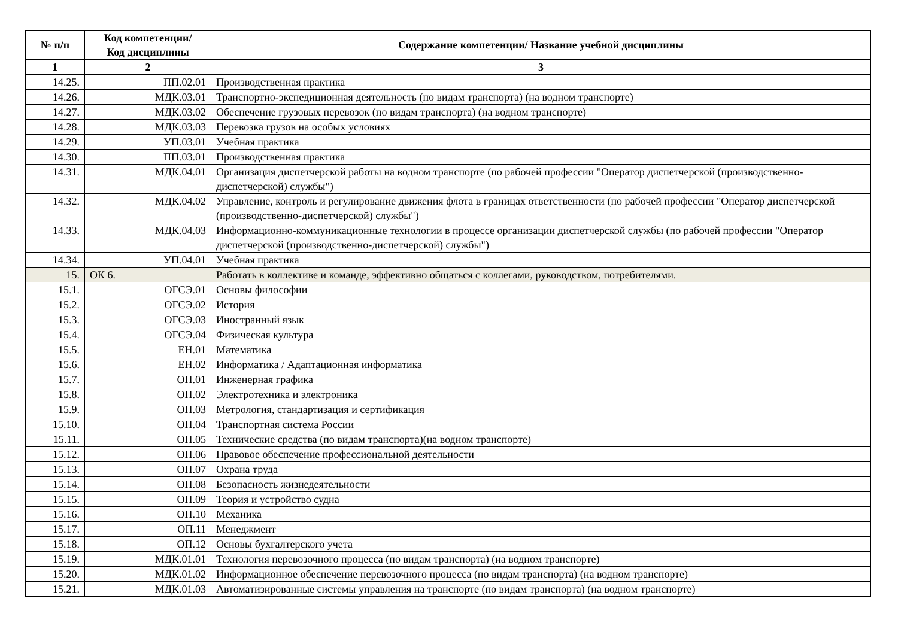| № п/п | Код компетенции/ Код дисциплины | Содержание компетенции/ Название учебной дисциплины |
| --- | --- | --- |
| 1 | 2 | 3 |
| 14.25. | ПП.02.01 | Производственная практика |
| 14.26. | МДК.03.01 | Транспортно-экспедиционная деятельность (по видам транспорта) (на водном транспорте) |
| 14.27. | МДК.03.02 | Обеспечение грузовых перевозок (по видам транспорта) (на водном транспорте) |
| 14.28. | МДК.03.03 | Перевозка грузов на особых условиях |
| 14.29. | УП.03.01 | Учебная практика |
| 14.30. | ПП.03.01 | Производственная практика |
| 14.31. | МДК.04.01 | Организация диспетчерской работы на водном транспорте (по рабочей профессии "Оператор диспетчерской (производственно-диспетчерской) службы") |
| 14.32. | МДК.04.02 | Управление, контроль и регулирование движения флота в границах ответственности (по рабочей профессии "Оператор диспетчерской (производственно-диспетчерской) службы") |
| 14.33. | МДК.04.03 | Информационно-коммуникационные технологии в процессе организации диспетчерской службы (по рабочей профессии "Оператор диспетчерской (производственно-диспетчерской) службы") |
| 14.34. | УП.04.01 | Учебная практика |
| 15. | ОК 6. | Работать в коллективе и команде, эффективно общаться с коллегами, руководством, потребителями. |
| 15.1. | ОГСЭ.01 | Основы философии |
| 15.2. | ОГСЭ.02 | История |
| 15.3. | ОГСЭ.03 | Иностранный язык |
| 15.4. | ОГСЭ.04 | Физическая культура |
| 15.5. | ЕН.01 | Математика |
| 15.6. | ЕН.02 | Информатика / Адаптационная информатика |
| 15.7. | ОП.01 | Инженерная графика |
| 15.8. | ОП.02 | Электротехника и электроника |
| 15.9. | ОП.03 | Метрология, стандартизация и сертификация |
| 15.10. | ОП.04 | Транспортная система России |
| 15.11. | ОП.05 | Технические средства (по видам транспорта)(на водном транспорте) |
| 15.12. | ОП.06 | Правовое обеспечение профессиональной деятельности |
| 15.13. | ОП.07 | Охрана труда |
| 15.14. | ОП.08 | Безопасность жизнедеятельности |
| 15.15. | ОП.09 | Теория и устройство судна |
| 15.16. | ОП.10 | Механика |
| 15.17. | ОП.11 | Менеджмент |
| 15.18. | ОП.12 | Основы бухгалтерского учета |
| 15.19. | МДК.01.01 | Технология перевозочного процесса (по видам транспорта) (на водном транспорте) |
| 15.20. | МДК.01.02 | Информационное обеспечение перевозочного процесса (по видам транспорта) (на водном транспорте) |
| 15.21. | МДК.01.03 | Автоматизированные системы управления на транспорте (по видам транспорта) (на водном транспорте) |